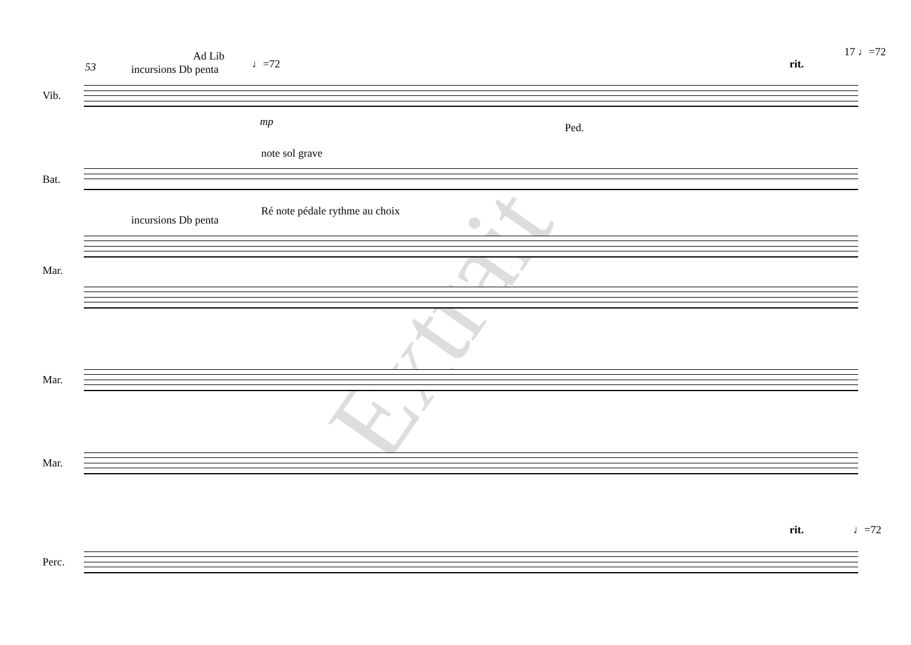53
Ad Lib
incursions Db penta ♩=72 rit.
17 ♩=72
Vib.
mp Ped.
note sol grave
Bat.
Ré note pédale rythme au choix
incursions Db penta
Mar.
Mar.
Mar.
rit. ♩=72
Perc.
Extrait